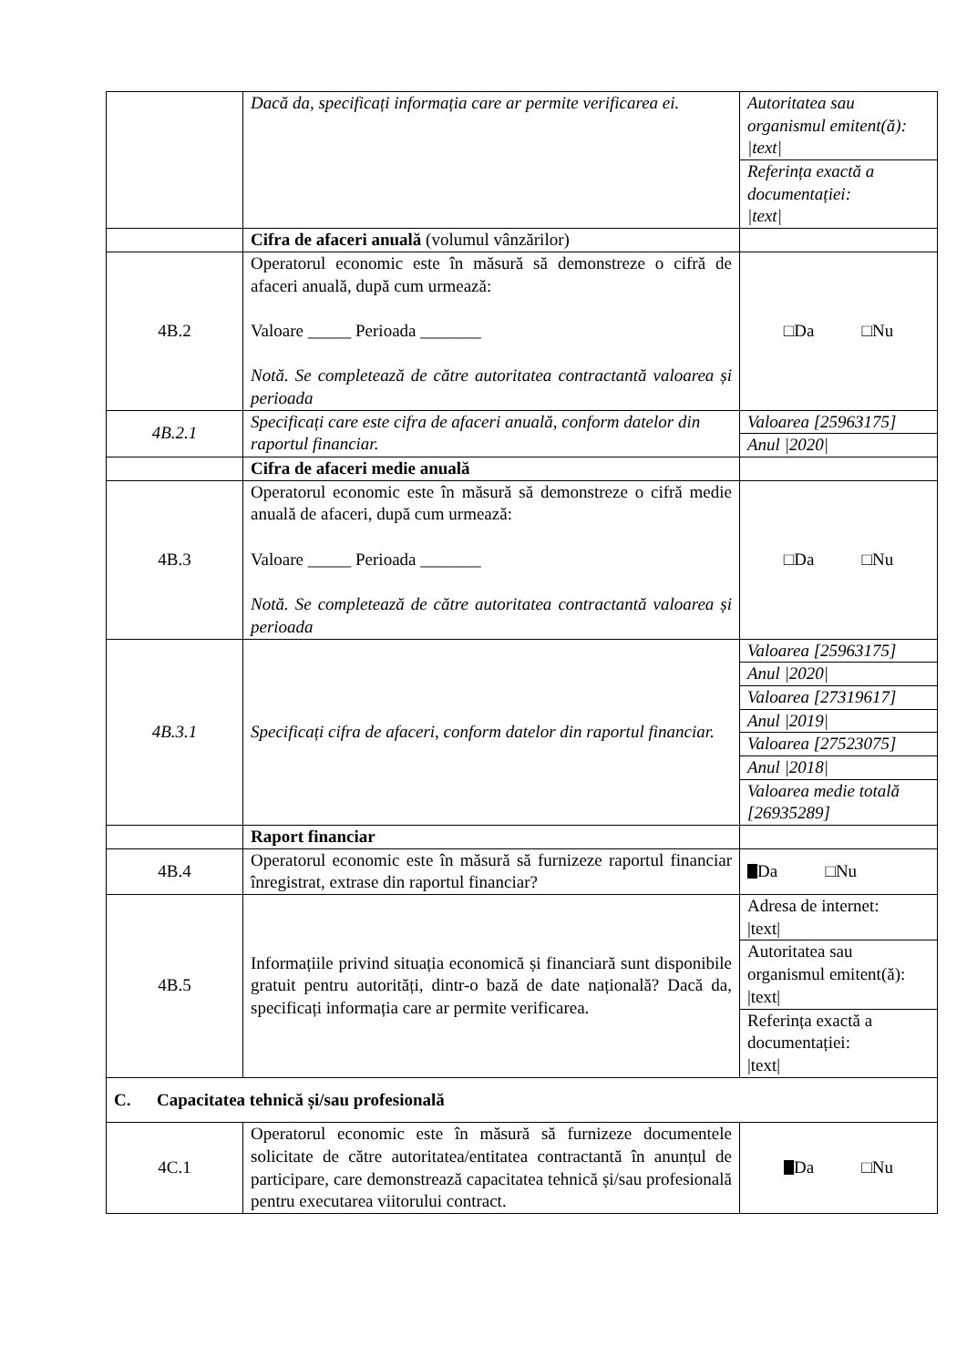| | Dacă da, specificați informația care ar permite verificarea ei. | / Autoritatea sau organismul emitent(ă): /text/ / / Referința exactă a documentației: /text/ / |
| | Cifra de afaceri anuală (volumul vânzărilor) | |
| 4B.2 | Operatorul economic este în măsură să demonstreze o cifră de afaceri anuală, după cum urmează: Valoare _____ Perioada _______ Notă. Se completează de către autoritatea contractantă valoarea și perioada | □Da □Nu |
| 4B.2.1 | Specificați care este cifra de afaceri anuală, conform datelor din raportul financiar. | / Valoarea [25963175] / / Anul /2020/ / |
| | Cifra de afaceri medie anuală | |
| 4B.3 | Operatorul economic este în măsură să demonstreze o cifră medie anuală de afaceri, după cum urmează: Valoare _____ Perioada _______ Notă. Se completează de către autoritatea contractantă valoarea și perioada | □Da □Nu |
| 4B.3.1 | Specificați cifra de afaceri, conform datelor din raportul financiar. | / Valoarea [25963175] / / Anul /2020/ / / Valoarea [27319617] / / Anul /2019/ / / Valoarea [27523075] / / Anul /2018/ / / Valoarea medie totală [26935289] / |
| | Raport financiar | |
| 4B.4 | Operatorul economic este în măsură să furnizeze raportul financiar înregistrat, extrase din raportul financiar? | Da □Nu |
| 4B.5 | Informațiile privind situația economică și financiară sunt disponibile gratuit pentru autorități, dintr-o bază de date națională? Dacă da, specificați informația care ar permite verificarea. | / Adresa de internet: /text/ / / Autoritatea sau organismul emitent(ă): /text/ / / Referința exactă a documentației: /text/ / |
| C. Capacitatea tehnică și/sau profesională | | |
| 4C.1 | Operatorul economic este în măsură să furnizeze documentele solicitate de către autoritatea/entitatea contractantă în anunțul de participare, care demonstrează capacitatea tehnică și/sau profesională pentru executarea viitorului contract. | Da □Nu |